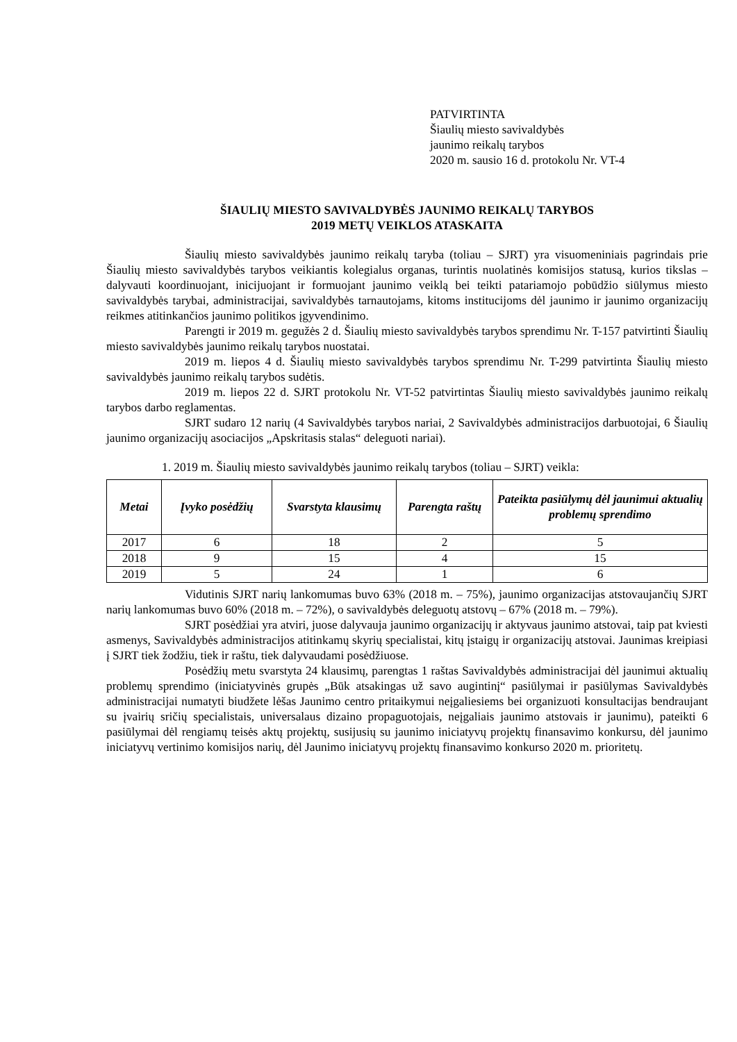PATVIRTINTA
Šiaulių miesto savivaldybės
jaunimo reikalų tarybos
2020 m. sausio 16 d. protokolu Nr. VT-4
ŠIAULIŲ MIESTO SAVIVALDYBĖS JAUNIMO REIKALŲ TARYBOS
2019 METŲ VEIKLOS ATASKAITA
Šiaulių miesto savivaldybės jaunimo reikalų taryba (toliau – SJRT) yra visuomeniniais pagrindais prie Šiaulių miesto savivaldybės tarybos veikiantis kolegialus organas, turintis nuolatinės komisijos statusą, kurios tikslas – dalyvauti koordinuojant, inicijuojant ir formuojant jaunimo veiklą bei teikti patariamojo pobūdžio siūlymus miesto savivaldybės tarybai, administracijai, savivaldybės tarnautojams, kitoms institucijoms dėl jaunimo ir jaunimo organizacijų reikmes atitinkančios jaunimo politikos įgyvendinimo.
Parengti ir 2019 m. gegužės 2 d. Šiaulių miesto savivaldybės tarybos sprendimu Nr. T-157 patvirtinti Šiaulių miesto savivaldybės jaunimo reikalų tarybos nuostatai.
2019 m. liepos 4 d. Šiaulių miesto savivaldybės tarybos sprendimu Nr. T-299 patvirtinta Šiaulių miesto savivaldybės jaunimo reikalų tarybos sudėtis.
2019 m. liepos 22 d. SJRT protokolu Nr. VT-52 patvirtintas Šiaulių miesto savivaldybės jaunimo reikalų tarybos darbo reglamentas.
SJRT sudaro 12 narių (4 Savivaldybės tarybos nariai, 2 Savivaldybės administracijos darbuotojai, 6 Šiaulių jaunimo organizacijų asociacijos „Apskritasis stalas“ deleguoti nariai).
1. 2019 m. Šiaulių miesto savivaldybės jaunimo reikalų tarybos (toliau – SJRT) veikla:
| Metai | Įvyko posėdžių | Svarstyta klausimų | Parengta raštų | Pateikta pasiūlymų dėl jaunimui aktualių problemų sprendimo |
| --- | --- | --- | --- | --- |
| 2017 | 6 | 18 | 2 | 5 |
| 2018 | 9 | 15 | 4 | 15 |
| 2019 | 5 | 24 | 1 | 6 |
Vidutinis SJRT narių lankomumas buvo 63% (2018 m. – 75%), jaunimo organizacijas atstovaujančių SJRT narių lankomumas buvo 60% (2018 m. – 72%), o savivaldybės deleguotų atstovų – 67% (2018 m. – 79%).
SJRT posėdžiai yra atviri, juose dalyvauja jaunimo organizacijų ir aktyvaus jaunimo atstovai, taip pat kviesti asmenys, Savivaldybės administracijos atitinkamų skyrių specialistai, kitų įstaigų ir organizacijų atstovai. Jaunimas kreipiasi į SJRT tiek žodžiu, tiek ir raštu, tiek dalyvaudami posėdžiuose.
Posėdžių metu svarstyta 24 klausimų, parengtas 1 raštas Savivaldybės administracijai dėl jaunimui aktualių problemų sprendimo (iniciatyvinės grupės „Būk atsakingas už savo augintinį“ pasiūlymai ir pasiūlymas Savivaldybės administracijai numatyti biudžete lėšas Jaunimo centro pritaikymui neįgaliesiems bei organizuoti konsultacijas bendraujant su įvairių sričių specialistais, universalaus dizaino propaguotojais, neįgaliais jaunimo atstovais ir jaunimu), pateikti 6 pasiūlymai dėl rengiamų teisės aktų projektų, susijusių su jaunimo iniciatyvų projektų finansavimo konkursu, dėl jaunimo iniciatyvų vertinimo komisijos narių, dėl Jaunimo iniciatyvų projektų finansavimo konkurso 2020 m. prioritetų.